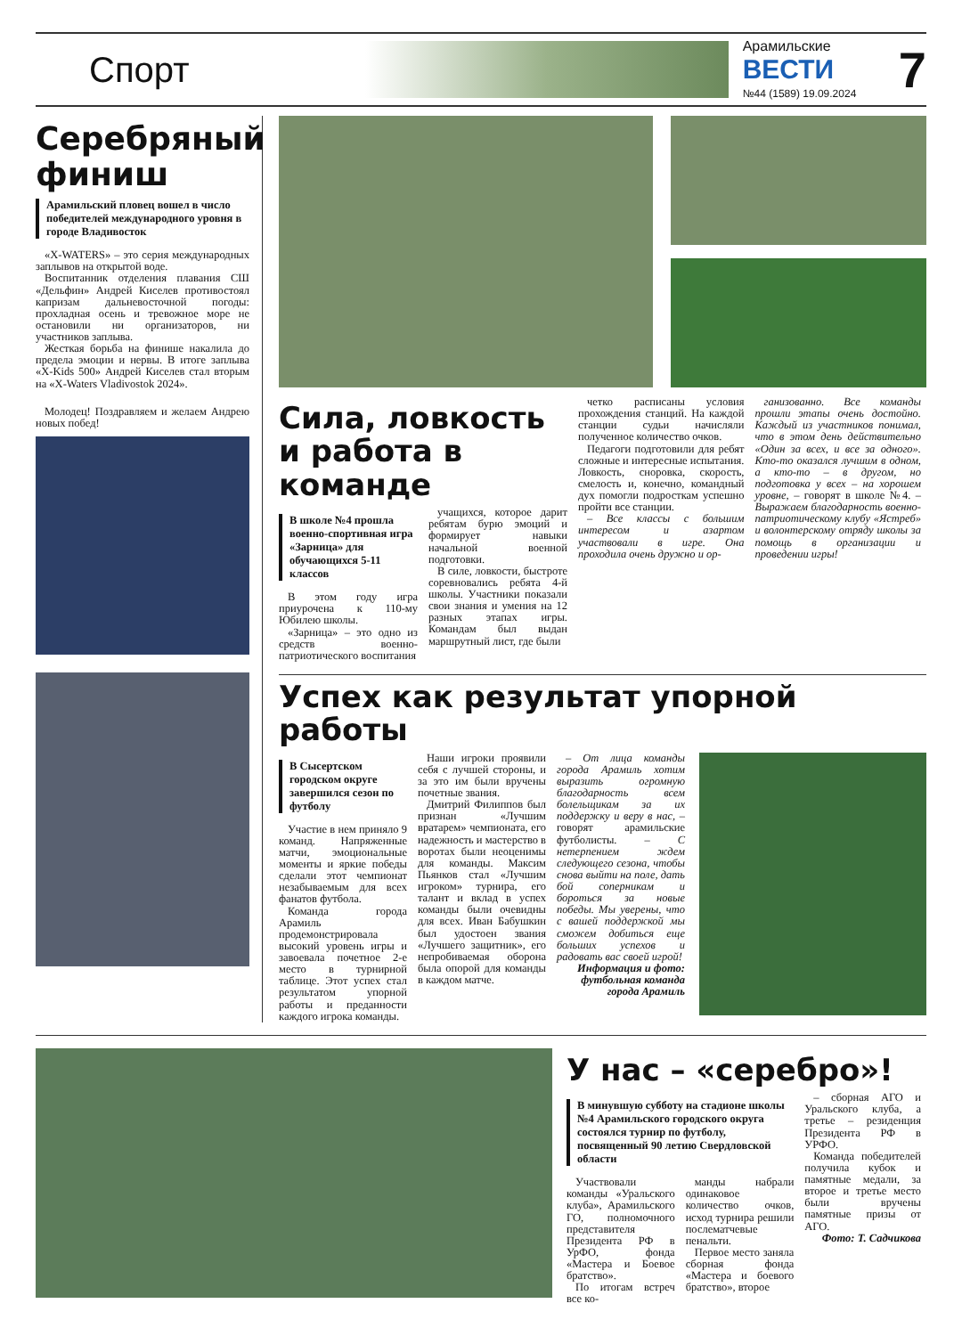Спорт
Арамильские
ВЕСТИ
№44 (1589) 19.09.2024
7
Серебряный финиш
Арамильский пловец вошел в число победителей международного уровня в городе Владивосток
«X-WATERS» – это серия международных заплывов на открытой воде.
Воспитанник отделения плавания СШ «Дельфин» Андрей Киселев противостоял капризам дальневосточной погоды: прохладная осень и тревожное море не остановили ни организаторов, ни участников заплыва.
Жесткая борьба на финише накалила до предела эмоции и нервы. В итоге заплыва «X-Kids 500» Андрей Киселев стал вторым на «X-Waters Vladivostok 2024».
Молодец! Поздравляем и желаем Андрею новых побед!
Сила, ловкость и работа в команде
В школе №4 прошла военно-спортивная игра «Зарница» для обучающихся 5-11 классов
В этом году игра приурочена к 110-му Юбилею школы.
«Зарница» – это одно из средств военно-патриотического воспитания
учащихся, которое дарит ребятам бурю эмоций и формирует навыки начальной военной подготовки.
В силе, ловкости, быстроте соревновались ребята 4-й школы. Участники показали свои знания и умения на 12 разных этапах игры. Командам был выдан маршрутный лист, где были
четко расписаны условия прохождения станций. На каждой станции судьи начисляли полученное количество очков.
Педагоги подготовили для ребят сложные и интересные испытания. Ловкость, сноровка, скорость, смелость и, конечно, командный дух помогли подросткам успешно пройти все станции.
– Все классы с большим интересом и азартом участвовали в игре. Она проходила очень дружно и ор-
ганизованно. Все команды прошли этапы очень достойно. Каждый из участников понимал, что в этом день действительно «Один за всех, и все за одного». Кто-то оказался лучшим в одном, а кто-то – в другом, но подготовка у всех – на хорошем уровне, – говорят в школе №4. – Выражаем благодарность военно-патриотическому клубу «Ястреб» и волонтерскому отряду школы за помощь в организации и проведении игры!
Успех как результат упорной работы
В Сысертском городском округе завершился сезон по футболу
Участие в нем приняло 9 команд. Напряженные матчи, эмоциональные моменты и яркие победы сделали этот чемпионат незабываемым для всех фанатов футбола.
Команда города Арамиль продемонстрировала высокий уровень игры и завоевала почетное 2-е место в турнирной таблице. Этот успех стал результатом упорной работы и преданности каждого игрока команды.
Наши игроки проявили себя с лучшей стороны, и за это им были вручены почетные звания.
Дмитрий Филиппов был признан «Лучшим вратарем» чемпионата, его надежность и мастерство в воротах были неоценимы для команды. Максим Пьянков стал «Лучшим игроком» турнира, его талант и вклад в успех команды были очевидны для всех. Иван Бабушкин был удостоен звания «Лучшего защитник», его непробиваемая оборона была опорой для команды в каждом матче.
– От лица команды города Арамиль хотим выразить огромную благодарность всем болельщикам за их поддержку и веру в нас, – говорят арамильские футболисты. – С нетерпением ждем следующего сезона, чтобы снова выйти на поле, дать бой соперникам и бороться за новые победы. Мы уверены, что с вашей поддержкой мы сможем добиться еще больших успехов и радовать вас своей игрой!
Информация и фото: футбольная команда города Арамиль
У нас – «серебро»!
В минувшую субботу на стадионе школы №4 Арамильского городского округа состоялся турнир по футболу, посвященный 90 летию Свердловской области
Участвовали команды «Уральского клуба», Арамильского ГО, полномочного представителя Президента РФ в УрФО, фонда «Мастера и Боевое братство».
По итогам встреч все ко-
манды набрали одинаковое количество очков, исход турнира решили послематчевые пенальти.
Первое место заняла сборная фонда «Мастера и боевого братство», второе
– сборная АГО и Уральского клуба, а третье – резиденция Президента РФ в УРФО.
Команда победителей получила кубок и памятные медали, за второе и третье место были вручены памятные призы от АГО.
Фото: Т. Садчикова